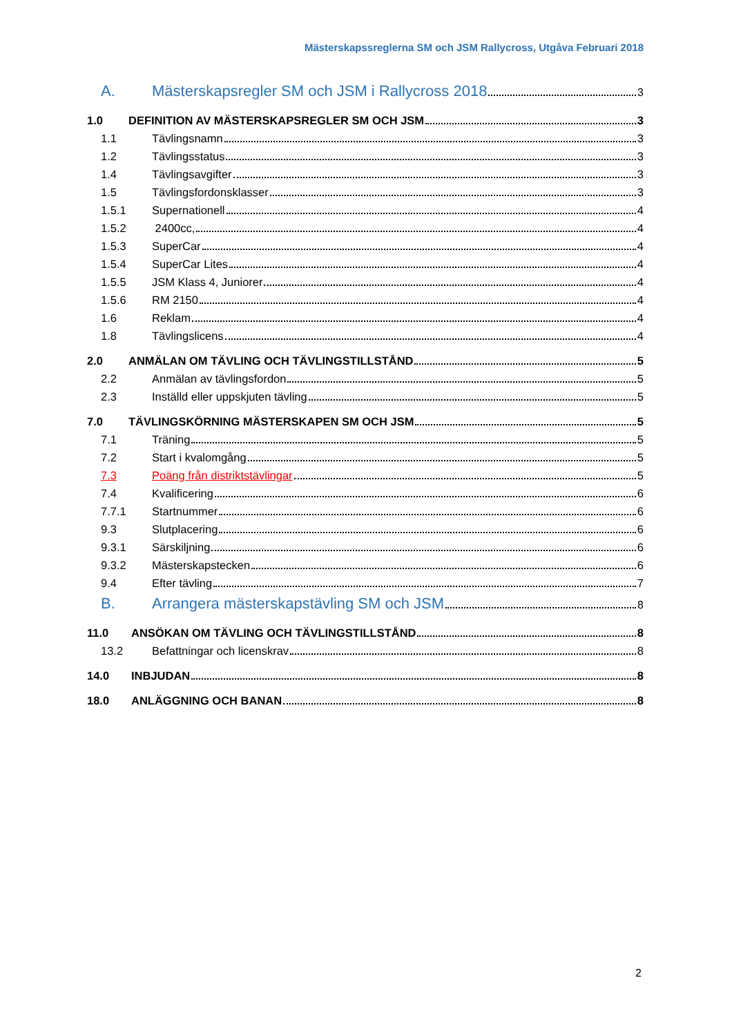Mästerskapssreglerna SM och JSM Rallycross, Utgåva Februari 2018
A. Mästerskapsregler SM och JSM i Rallycross 2018 3
1.0 DEFINITION AV MÄSTERSKAPSREGLER SM OCH JSM 3
1.1 Tävlingsnamn 3
1.2 Tävlingsstatus 3
1.4 Tävlingsavgifter 3
1.5 Tävlingsfordonsklasser 3
1.5.1 Supernationell 4
1.5.2 2400cc, 4
1.5.3 SuperCar 4
1.5.4 SuperCar Lites 4
1.5.5 JSM Klass 4, Juniorer 4
1.5.6 RM 2150 4
1.6 Reklam 4
1.8 Tävlingslicens 4
2.0 ANMÄLAN OM TÄVLING OCH TÄVLINGSTILLSTÅND 5
2.2 Anmälan av tävlingsfordon 5
2.3 Inställd eller uppskjuten tävling 5
7.0 TÄVLINGSKÖRNING MÄSTERSKAPEN SM OCH JSM 5
7.1 Träning 5
7.2 Start i kvalomgång 5
7.3 Poäng från distriktstävlingar 5
7.4 Kvalificering 6
7.7.1 Startnummer 6
9.3 Slutplacering 6
9.3.1 Särskiljning 6
9.3.2 Mästerskapstecken 6
9.4 Efter tävling 7
B. Arrangera mästerskapstävling SM och JSM 8
11.0 ANSÖKAN OM TÄVLING OCH TÄVLINGSTILLSTÅND 8
13.2 Befattningar och licenskrav 8
14.0 INBJUDAN 8
18.0 ANLÄGGNING OCH BANAN 8
2